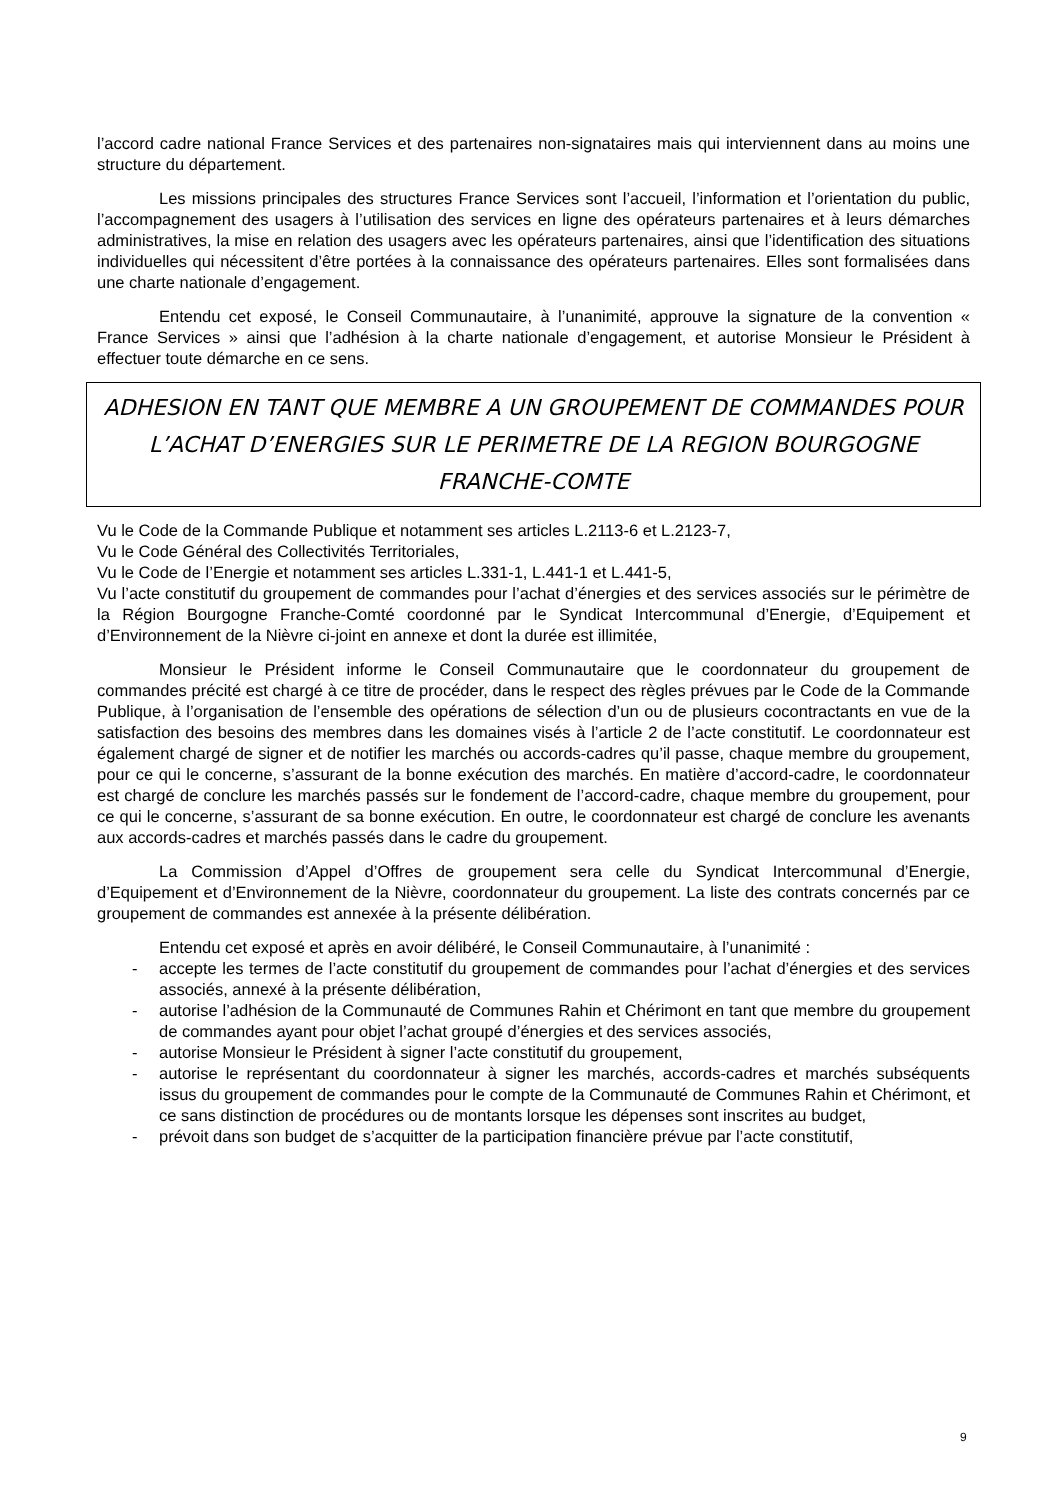l’accord cadre national France Services et des partenaires non-signataires mais qui interviennent dans au moins une structure du département.
Les missions principales des structures France Services sont l’accueil, l’information et l’orientation du public, l’accompagnement des usagers à l’utilisation des services en ligne des opérateurs partenaires et à leurs démarches administratives, la mise en relation des usagers avec les opérateurs partenaires, ainsi que l’identification des situations individuelles qui nécessitent d’être portées à la connaissance des opérateurs partenaires. Elles sont formalisées dans une charte nationale d’engagement.
Entendu cet exposé, le Conseil Communautaire, à l’unanimité, approuve la signature de la convention « France Services » ainsi que l’adhésion à la charte nationale d’engagement, et autorise Monsieur le Président à effectuer toute démarche en ce sens.
ADHESION EN TANT QUE MEMBRE A UN GROUPEMENT DE COMMANDES POUR L’ACHAT D’ENERGIES SUR LE PERIMETRE DE LA REGION BOURGOGNE FRANCHE-COMTE
Vu le Code de la Commande Publique et notamment ses articles L.2113-6 et L.2123-7,
Vu le Code Général des Collectivités Territoriales,
Vu le Code de l’Energie et notamment ses articles L.331-1, L.441-1 et L.441-5,
Vu l’acte constitutif du groupement de commandes pour l’achat d’énergies et des services associés sur le périmètre de la Région Bourgogne Franche-Comté coordonné par le Syndicat Intercommunal d’Energie, d’Equipement et d’Environnement de la Nièvre ci-joint en annexe et dont la durée est illimitée,
Monsieur le Président informe le Conseil Communautaire que le coordonnateur du groupement de commandes précité est chargé à ce titre de procéder, dans le respect des règles prévues par le Code de la Commande Publique, à l’organisation de l’ensemble des opérations de sélection d’un ou de plusieurs cocontractants en vue de la satisfaction des besoins des membres dans les domaines visés à l’article 2 de l’acte constitutif. Le coordonnateur est également chargé de signer et de notifier les marchés ou accords-cadres qu’il passe, chaque membre du groupement, pour ce qui le concerne, s’assurant de la bonne exécution des marchés. En matière d’accord-cadre, le coordonnateur est chargé de conclure les marchés passés sur le fondement de l’accord-cadre, chaque membre du groupement, pour ce qui le concerne, s’assurant de sa bonne exécution. En outre, le coordonnateur est chargé de conclure les avenants aux accords-cadres et marchés passés dans le cadre du groupement.
La Commission d’Appel d’Offres de groupement sera celle du Syndicat Intercommunal d’Energie, d’Equipement et d’Environnement de la Nièvre, coordonnateur du groupement. La liste des contrats concernés par ce groupement de commandes est annexée à la présente délibération.
Entendu cet exposé et après en avoir délibéré, le Conseil Communautaire, à l’unanimité :
- accepte les termes de l’acte constitutif du groupement de commandes pour l’achat d’énergies et des services associés, annexé à la présente délibération,
- autorise l’adhésion de la Communauté de Communes Rahin et Chérimont en tant que membre du groupement de commandes ayant pour objet l’achat groupé d’énergies et des services associés,
- autorise Monsieur le Président à signer l’acte constitutif du groupement,
- autorise le représentant du coordonnateur à signer les marchés, accords-cadres et marchés subséquents issus du groupement de commandes pour le compte de la Communauté de Communes Rahin et Chérimont, et ce sans distinction de procédures ou de montants lorsque les dépenses sont inscrites au budget,
- prévoit dans son budget de s’acquitter de la participation financière prévue par l’acte constitutif,
9